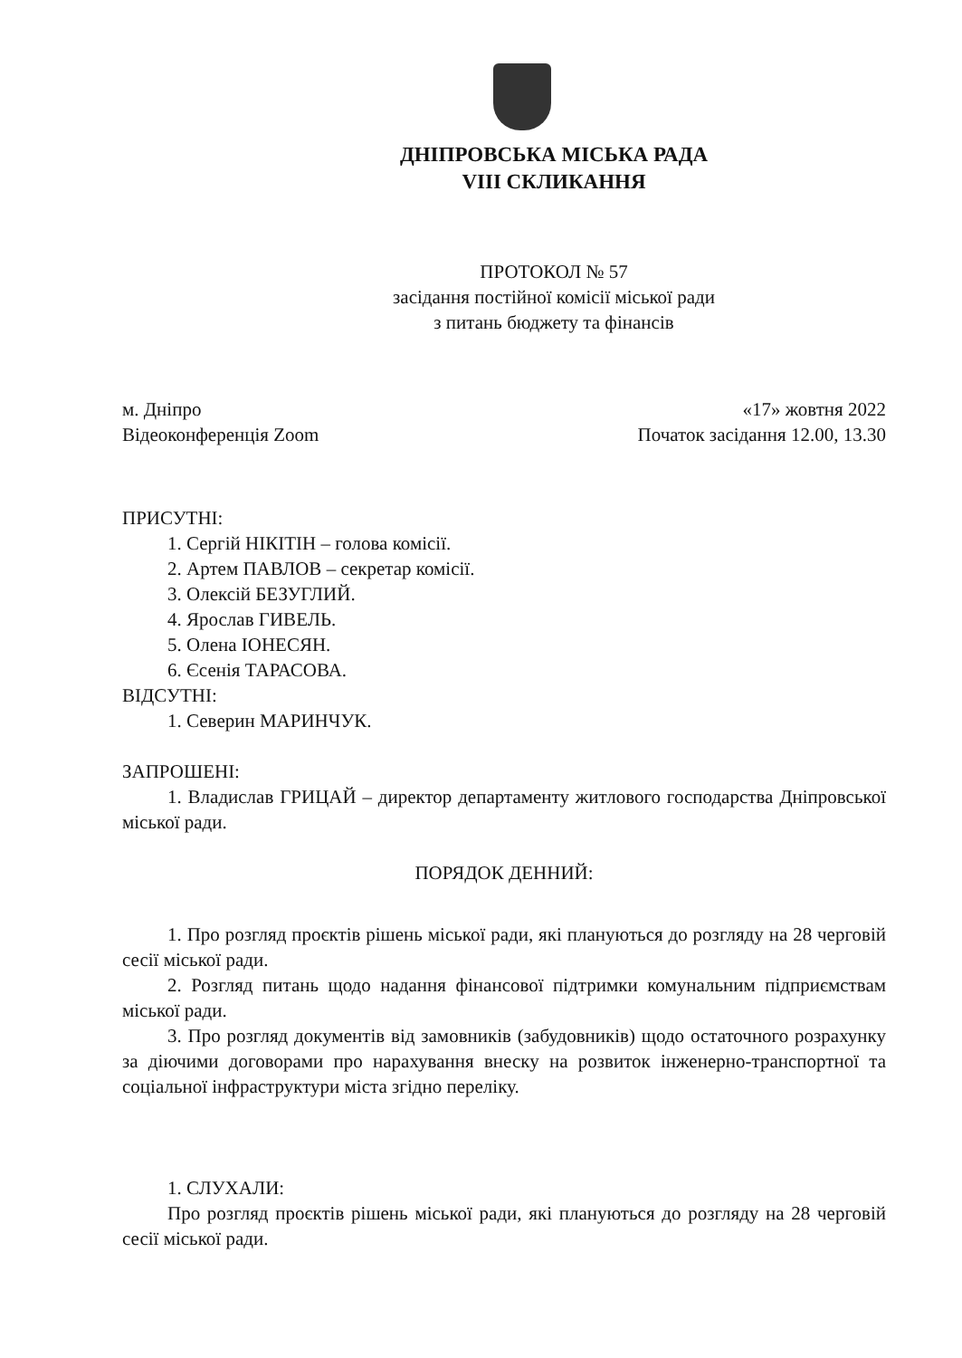ДНІПРОВСЬКА МІСЬКА РАДА
VIII СКЛИКАННЯ
ПРОТОКОЛ № 57
засідання постійної комісії міської ради
з питань бюджету та фінансів
м. Дніпро
Відеоконференція Zoom
«17» жовтня 2022
Початок засідання 12.00, 13.30
ПРИСУТНІ:
1. Сергій НІКІТІН – голова комісії.
2. Артем ПАВЛОВ – секретар комісії.
3. Олексій БЕЗУГЛИЙ.
4. Ярослав ГИВЕЛЬ.
5. Олена ІОНЕСЯН.
6. Єсенія ТАРАСОВА.
ВІДСУТНІ:
1. Северин МАРИНЧУК.
ЗАПРОШЕНІ:
1. Владислав ГРИЦАЙ – директор департаменту житлового господарства Дніпровської міської ради.
ПОРЯДОК ДЕННИЙ:
1. Про розгляд проєктів рішень міської ради, які плануються до розгляду на 28 черговій сесії міської ради.
2. Розгляд питань щодо надання фінансової підтримки комунальним підприємствам міської ради.
3. Про розгляд документів від замовників (забудовників) щодо остаточного розрахунку за діючими договорами про нарахування внеску на розвиток інженерно-транспортної та соціальної інфраструктури міста згідно переліку.
1. СЛУХАЛИ:
Про розгляд проєктів рішень міської ради, які плануються до розгляду на 28 черговій сесії міської ради.